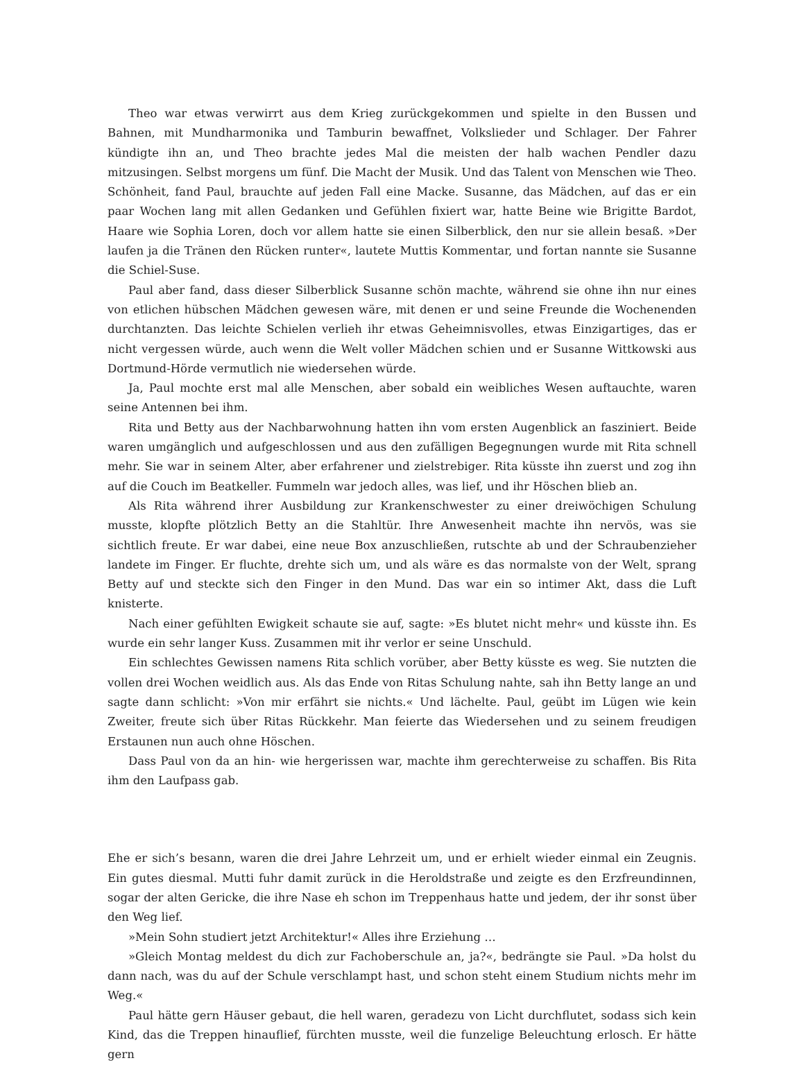Theo war etwas verwirrt aus dem Krieg zurückgekommen und spielte in den Bussen und Bahnen, mit Mundharmonika und Tamburin bewaffnet, Volkslieder und Schlager. Der Fahrer kündigte ihn an, und Theo brachte jedes Mal die meisten der halb wachen Pendler dazu mitzusingen. Selbst morgens um fünf. Die Macht der Musik. Und das Talent von Menschen wie Theo. Schönheit, fand Paul, brauchte auf jeden Fall eine Macke. Susanne, das Mädchen, auf das er ein paar Wochen lang mit allen Gedanken und Gefühlen fixiert war, hatte Beine wie Brigitte Bardot, Haare wie Sophia Loren, doch vor allem hatte sie einen Silberblick, den nur sie allein besaß. »Der laufen ja die Tränen den Rücken runter«, lautete Muttis Kommentar, und fortan nannte sie Susanne die Schiel-Suse.
Paul aber fand, dass dieser Silberblick Susanne schön machte, während sie ohne ihn nur eines von etlichen hübschen Mädchen gewesen wäre, mit denen er und seine Freunde die Wochenenden durchtanzten. Das leichte Schielen verlieh ihr etwas Geheimnisvolles, etwas Einzigartiges, das er nicht vergessen würde, auch wenn die Welt voller Mädchen schien und er Susanne Wittkowski aus Dortmund-Hörde vermutlich nie wiedersehen würde.
Ja, Paul mochte erst mal alle Menschen, aber sobald ein weibliches Wesen auftauchte, waren seine Antennen bei ihm.
Rita und Betty aus der Nachbarwohnung hatten ihn vom ersten Augenblick an fasziniert. Beide waren umgänglich und aufgeschlossen und aus den zufälligen Begegnungen wurde mit Rita schnell mehr. Sie war in seinem Alter, aber erfahrener und zielstrebiger. Rita küsste ihn zuerst und zog ihn auf die Couch im Beatkeller. Fummeln war jedoch alles, was lief, und ihr Höschen blieb an.
Als Rita während ihrer Ausbildung zur Krankenschwester zu einer dreiwöchigen Schulung musste, klopfte plötzlich Betty an die Stahltür. Ihre Anwesenheit machte ihn nervös, was sie sichtlich freute. Er war dabei, eine neue Box anzuschließen, rutschte ab und der Schraubenzieher landete im Finger. Er fluchte, drehte sich um, und als wäre es das normalste von der Welt, sprang Betty auf und steckte sich den Finger in den Mund. Das war ein so intimer Akt, dass die Luft knisterte.
Nach einer gefühlten Ewigkeit schaute sie auf, sagte: »Es blutet nicht mehr« und küsste ihn. Es wurde ein sehr langer Kuss. Zusammen mit ihr verlor er seine Unschuld.
Ein schlechtes Gewissen namens Rita schlich vorüber, aber Betty küsste es weg. Sie nutzten die vollen drei Wochen weidlich aus. Als das Ende von Ritas Schulung nahte, sah ihn Betty lange an und sagte dann schlicht: »Von mir erfährt sie nichts.« Und lächelte. Paul, geübt im Lügen wie kein Zweiter, freute sich über Ritas Rückkehr. Man feierte das Wiedersehen und zu seinem freudigen Erstaunen nun auch ohne Höschen.
Dass Paul von da an hin- wie hergerissen war, machte ihm gerechterweise zu schaffen. Bis Rita ihm den Laufpass gab.
Ehe er sich’s besann, waren die drei Jahre Lehrzeit um, und er erhielt wieder einmal ein Zeugnis. Ein gutes diesmal. Mutti fuhr damit zurück in die Heroldstraße und zeigte es den Erzfreundinnen, sogar der alten Gericke, die ihre Nase eh schon im Treppenhaus hatte und jedem, der ihr sonst über den Weg lief.
»Mein Sohn studiert jetzt Architektur!« Alles ihre Erziehung …
»Gleich Montag meldest du dich zur Fachoberschule an, ja?«, bedrängte sie Paul. »Da holst du dann nach, was du auf der Schule verschlampt hast, und schon steht einem Studium nichts mehr im Weg.«
Paul hätte gern Häuser gebaut, die hell waren, geradezu von Licht durchflutet, sodass sich kein Kind, das die Treppen hinauflief, fürchten musste, weil die funzelige Beleuchtung erlosch. Er hätte gern